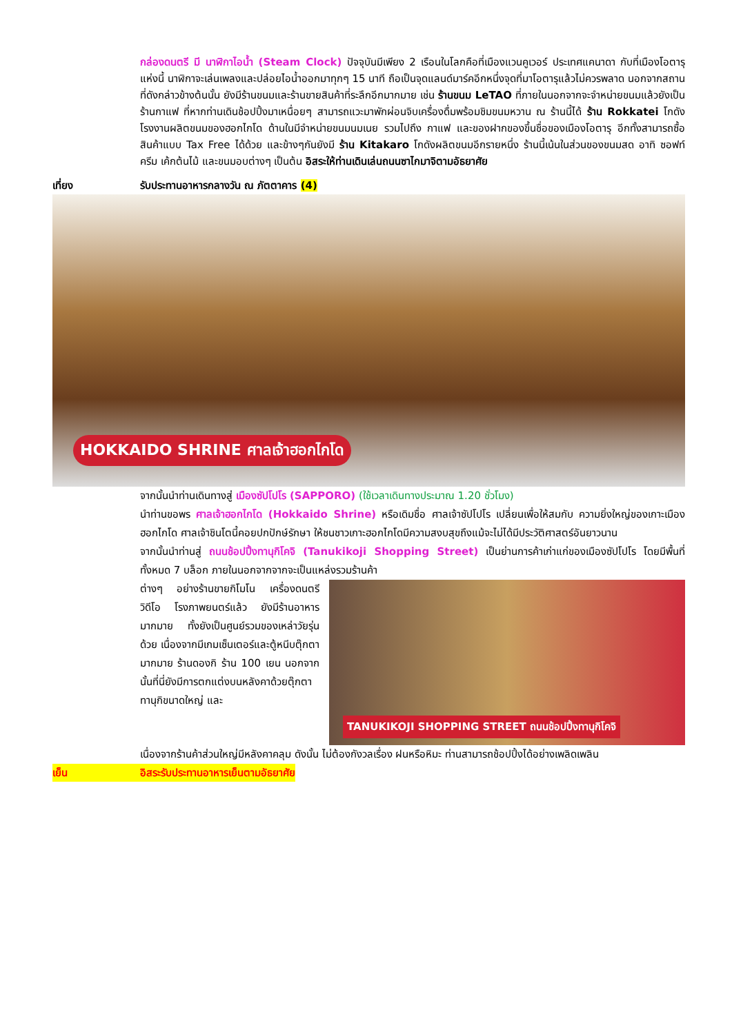กล่องดนตรี มี นาฬิกาไอน้ำ (Steam Clock) ปัจจุบันมีเพียง 2 เรือนในโลกคือที่เมืองแวนคูเวอร์ ประเทศแคนาดา กับที่เมืองโอตารุแห่งนี้ นาฬิกาจะเล่นเพลงและปล่อยไอน้ำออกมาทุกๆ 15 นาที ถือเป็นจุดแลนด์มาร์คอีกหนึ่งจุดที่มาโอตารุแล้วไม่ควรพลาด นอกจากสถานที่ดังกล่าวข้างต้นนั้น ยังมีร้านขนมและร้านขายสินค้าที่ระลึกอีกมากมาย เช่น ร้านขนม LeTAO ที่ภายในนอกจากจะจำหน่ายขนมแล้วยังเป็นร้านกาแฟ ที่หากท่านเดินช้อปปิ้งมาเหนื่อยๆ สามารถแวะมาพักผ่อนจิบเครื่องดื่มพร้อมชิมขนมหวาน ณ ร้านนี้ได้ ร้าน Rokkatei โกดัง โรงงานผลิตขนมของฮอกไกโด ด้านในมีจำหน่ายขนมนมเนย รวมไปถึง กาแฟ และของฝากของขึ้นชื่อของเมืองโอตารุ อีกทั้งสามารถซื้อสินค้าแบบ Tax Free ได้ด้วย และข้างๆกันยังมี ร้าน Kitakaro โกดังผลิตขนมอีกรายหนึ่ง ร้านนี้เน้นในส่วนของขนมสด อาทิ ซอฟท์ครีม เค้กต้นไม้ และขนมอบต่างๆ เป็นต้น อิสระให้ท่านเดินเล่นถนนซาไกมาจิตามอัธยาศัย
เที่ยง รับประทานอาหารกลางวัน ณ ภัตตาคาร (4)
HOKKAIDO SHRINE ศาลเจ้าฮอกไกโด
จากนั้นนำท่านเดินทางสู่ เมืองซัปโปโร (SAPPORO) (ใช้เวลาเดินทางประมาณ 1.20 ชั่วโมง)
นำท่านขอพร ศาลเจ้าฮอกไกโด (Hokkaido Shrine) หรือเดิมชื่อ ศาลเจ้าซัปโปโร เปลี่ยนเพื่อให้สมกับ ความยิ่งใหญ่ของเกาะเมืองฮอกไกโด ศาลเจ้าชินโตนี้คอยปกปักษ์รักษา ให้ชนชาวเกาะฮอกไกโดมีความสงบสุขถึงแม้จะไม่ได้มีประวัติศาสตร์อันยาวนาน
จากนั้นนำท่านสู่ ถนนช้อปปิ้งทานุกิโคจิ (Tanukikoji Shopping Street) เป็นย่านการค้าเก่าแก่ของเมืองซัปโปโร โดยมีพื้นที่ทั้งหมด 7 บล็อก ภายในนอกจากจากจะเป็นแหล่งรวมร้านค้า
ต่างๆ อย่างร้านขายกิโมโน เครื่องดนตรี วิดีโอ โรงภาพยนตร์แล้ว ยังมีร้านอาหารมากมาย ทั้งยังเป็นศูนย์รวมของเหล่าวัยรุ่นด้วย เนื่องจากมีเกมเซ็นเตอร์และตู้หนีบตุ๊กตามากมาย ร้านดองกิ ร้าน 100 เยน นอกจากนั้นที่นี่ยังมีการตกแต่งบนหลังคาด้วยตุ๊กตาทานุกิขนาดใหญ่ และ
TANUKIKOJI SHOPPING STREET ถนนช้อปปิ้งทานุกิโคจิ
เนื่องจากร้านค้าส่วนใหญ่มีหลังคาคลุม ดังนั้น ไม่ต้องกังวลเรื่อง ฝนหรือหิมะ ท่านสามารถช้อปปิ้งได้อย่างเพลิดเพลิน
เย็น อิสระรับประทานอาหารเย็นตามอัธยาศัย